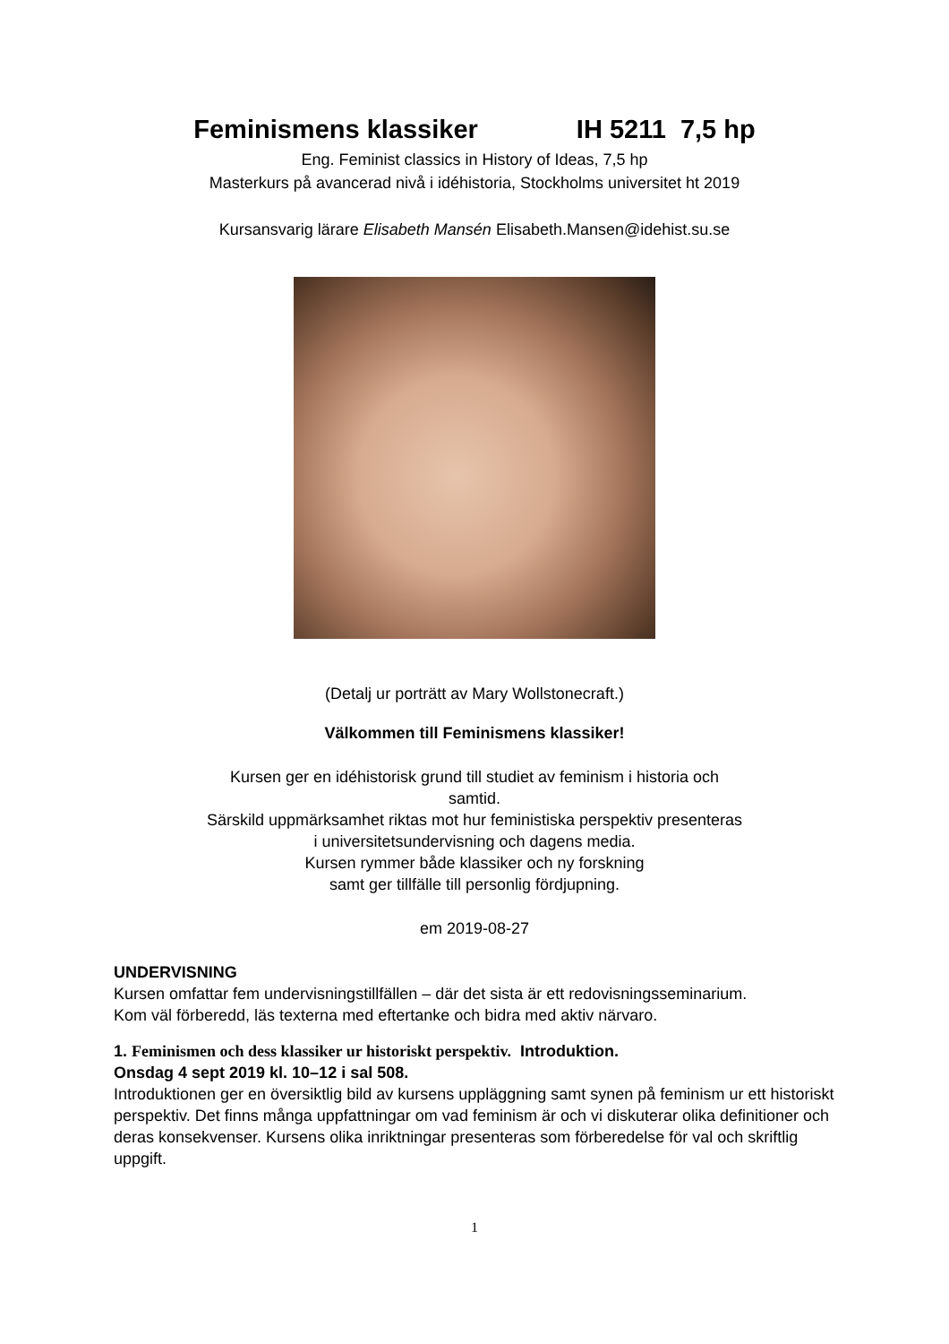Feminismens klassiker IH 5211 7,5 hp
Eng. Feminist classics in History of Ideas, 7,5 hp
Masterkurs på avancerad nivå i idéhistoria, Stockholms universitet ht 2019
Kursansvarig lärare Elisabeth Mansén Elisabeth.Mansen@idehist.su.se
(Detalj ur porträtt av Mary Wollstonecraft.)
Välkommen till Feminismens klassiker!
Kursen ger en idéhistorisk grund till studiet av feminism i historia och
samtid.
Särskild uppmärksamhet riktas mot hur feministiska perspektiv presenteras
i universitetsundervisning och dagens media.
Kursen rymmer både klassiker och ny forskning
samt ger tillfälle till personlig fördjupning.
em 2019-08-27
UNDERVISNING
Kursen omfattar fem undervisningstillfällen – där det sista är ett redovisningsseminarium.
Kom väl förberedd, läs texterna med eftertanke och bidra med aktiv närvaro.
1. Feminismen och dess klassiker ur historiskt perspektiv. Introduktion.
Onsdag 4 sept 2019 kl. 10–12 i sal 508.
Introduktionen ger en översiktlig bild av kursens uppläggning samt synen på feminism ur ett historiskt perspektiv. Det finns många uppfattningar om vad feminism är och vi diskuterar olika definitioner och deras konsekvenser. Kursens olika inriktningar presenteras som förberedelse för val och skriftlig uppgift.
1